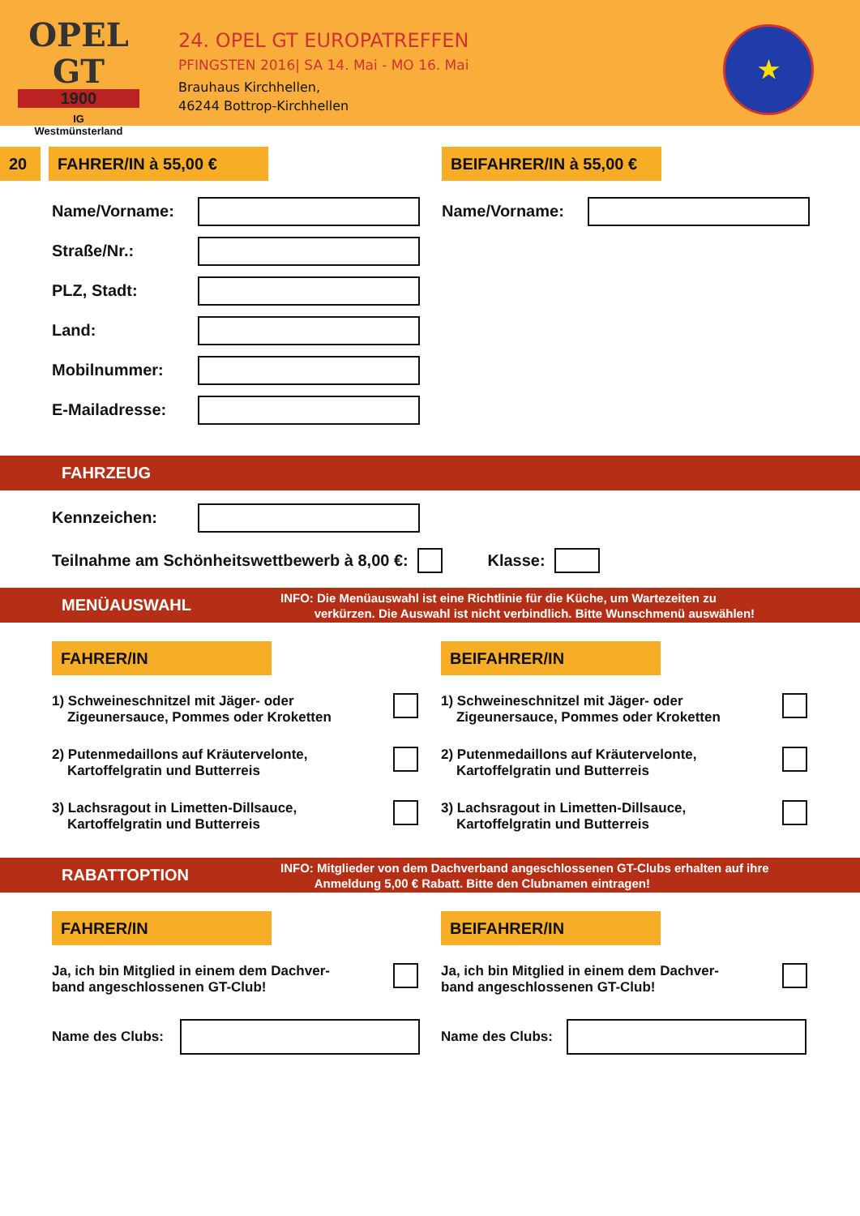OPEL GT
1900
IG
Westmünsterland
24. OPEL GT EUROPATREFFEN
PFINGSTEN 2016| SA 14. Mai - MO 16. Mai
Brauhaus Kirchhellen,
46244 Bottrop-Kirchhellen
★
20 FAHRER/IN à 55,00 € BEIFAHRER/IN à 55,00 €
Name/Vorname:
Straße/Nr.:
PLZ, Stadt:
Land:
Mobilnummer:
E-Mailadresse:
Name/Vorname:
FAHRZEUG
Kennzeichen:
Teilnahme am Schönheitswettbewerb à 8,00 €:
Klasse:
MENÜAUSWAHL
INFO: Die Menüauswahl ist eine Richtlinie für die Küche, um Wartezeiten zu
verkürzen. Die Auswahl ist nicht verbindlich. Bitte Wunschmenü auswählen!
FAHRER/IN
1) Schweineschnitzel mit Jäger- oder
Zigeunersauce, Pommes oder Kroketten
2) Putenmedaillons auf Kräutervelonte,
Kartoffelgratin und Butterreis
3) Lachsragout in Limetten-Dillsauce,
Kartoffelgratin und Butterreis
BEIFAHRER/IN
1) Schweineschnitzel mit Jäger- oder
Zigeunersauce, Pommes oder Kroketten
2) Putenmedaillons auf Kräutervelonte,
Kartoffelgratin und Butterreis
3) Lachsragout in Limetten-Dillsauce,
Kartoffelgratin und Butterreis
RABATTOPTION
INFO: Mitglieder von dem Dachverband angeschlossenen GT-Clubs erhalten auf ihre
Anmeldung 5,00 € Rabatt. Bitte den Clubnamen eintragen!
FAHRER/IN
Ja, ich bin Mitglied in einem dem Dachver-
band angeschlossenen GT-Club!
Name des Clubs:
BEIFAHRER/IN
Ja, ich bin Mitglied in einem dem Dachver-
band angeschlossenen GT-Club!
Name des Clubs: